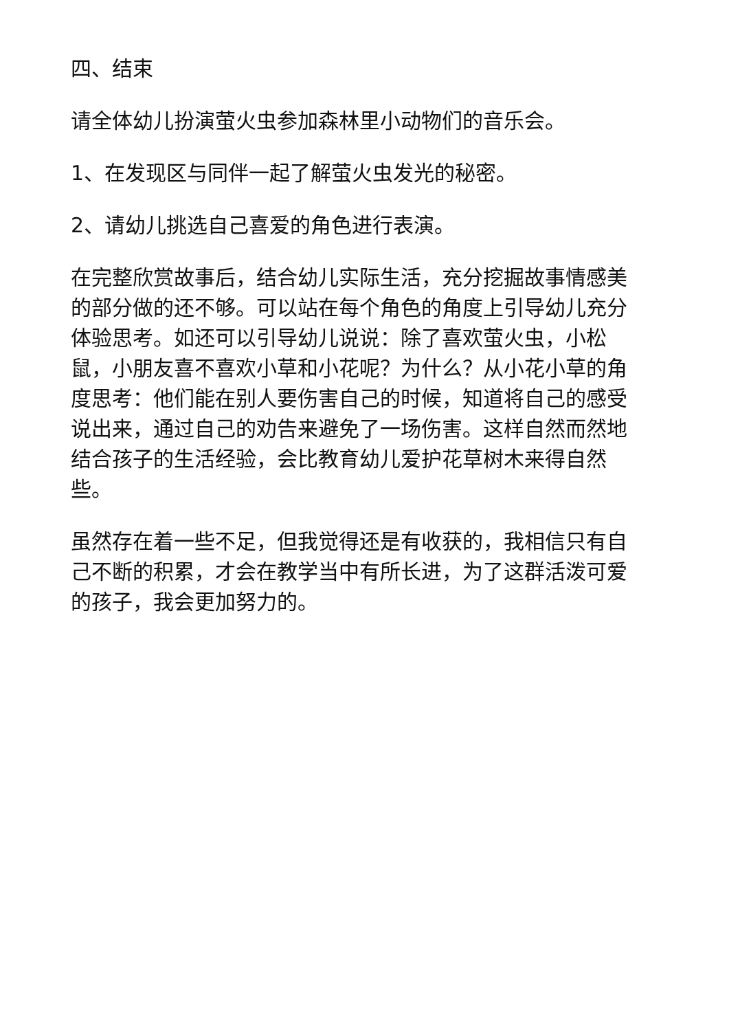四、结束
请全体幼儿扮演萤火虫参加森林里小动物们的音乐会。
1、在发现区与同伴一起了解萤火虫发光的秘密。
2、请幼儿挑选自己喜爱的角色进行表演。
在完整欣赏故事后，结合幼儿实际生活，充分挖掘故事情感美的部分做的还不够。可以站在每个角色的角度上引导幼儿充分体验思考。如还可以引导幼儿说说：除了喜欢萤火虫，小松鼠，小朋友喜不喜欢小草和小花呢？为什么？从小花小草的角度思考：他们能在别人要伤害自己的时候，知道将自己的感受说出来，通过自己的劝告来避免了一场伤害。这样自然而然地结合孩子的生活经验，会比教育幼儿爱护花草树木来得自然些。
虽然存在着一些不足，但我觉得还是有收获的，我相信只有自己不断的积累，才会在教学当中有所长进，为了这群活泼可爱的孩子，我会更加努力的。